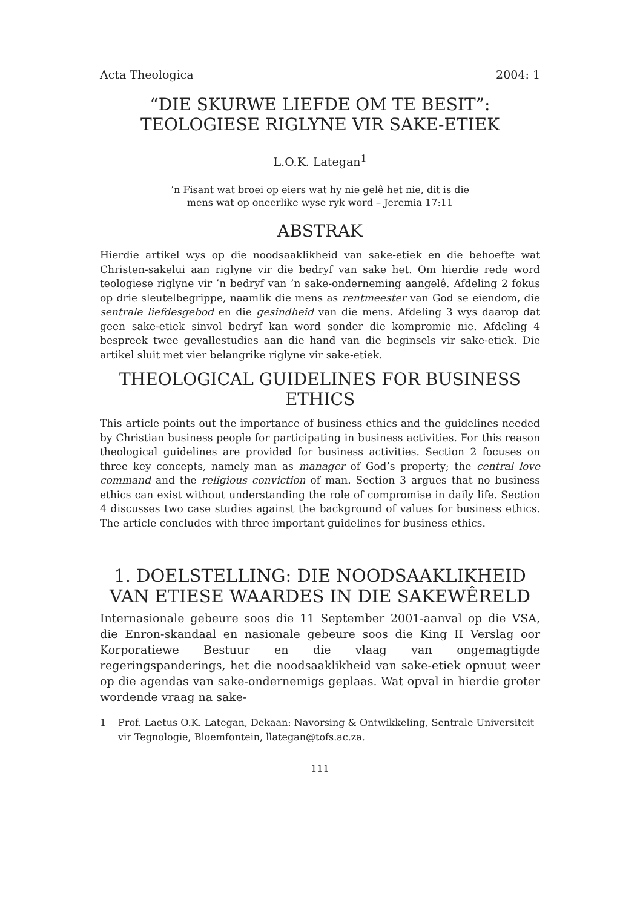Acta Theologica 2004: 1
“DIE SKURWE LIEFDE OM TE BESIT”:
TEOLOGIESE RIGLYNE VIR SAKE-ETIEK
L.O.K. Lategan<sup>1</sup>
’n Fisant wat broei op eiers wat hy nie gelê het nie, dit is die
mens wat op oneerlike wyse ryk word – Jeremia 17:11
ABSTRAK
Hierdie artikel wys op die noodsaaklikheid van sake-etiek en die behoefte wat Christen-sakelui aan riglyne vir die bedryf van sake het. Om hierdie rede word teologiese riglyne vir ’n bedryf van ’n sake-onderneming aangelê. Afdeling 2 fokus op drie sleutelbegrippe, naamlik die mens as rentmeester van God se eiendom, die sentrale liefdesgebod en die gesindheid van die mens. Afdeling 3 wys daarop dat geen sake-etiek sinvol bedryf kan word sonder die kompromie nie. Afdeling 4 bespreek twee gevallestudies aan die hand van die beginsels vir sake-etiek. Die artikel sluit met vier belangrike riglyne vir sake-etiek.
THEOLOGICAL GUIDELINES FOR BUSINESS
ETHICS
This article points out the importance of business ethics and the guidelines needed by Christian business people for participating in business activities. For this reason theological guidelines are provided for business activities. Section 2 focuses on three key concepts, namely man as manager of God’s property; the central love command and the religious conviction of man. Section 3 argues that no business ethics can exist without understanding the role of compromise in daily life. Section 4 discusses two case studies against the background of values for business ethics. The article concludes with three important guidelines for business ethics.
1. DOELSTELLING: DIE NOODSAAKLIKHEID
VAN ETIESE WAARDES IN DIE SAKEWÊRELD
Internasionale gebeure soos die 11 September 2001-aanval op die VSA, die Enron-skandaal en nasionale gebeure soos die King II Verslag oor Korporatiewe Bestuur en die vlaag van ongemagtigde regeringspanderings, het die noodsaaklikheid van sake-etiek opnuut weer op die agendas van sake-ondernemigs geplaas. Wat opval in hierdie groter wordende vraag na sake-
1 Prof. Laetus O.K. Lategan, Dekaan: Navorsing & Ontwikkeling, Sentrale Universiteit vir Tegnologie, Bloemfontein, llategan@tofs.ac.za.
111